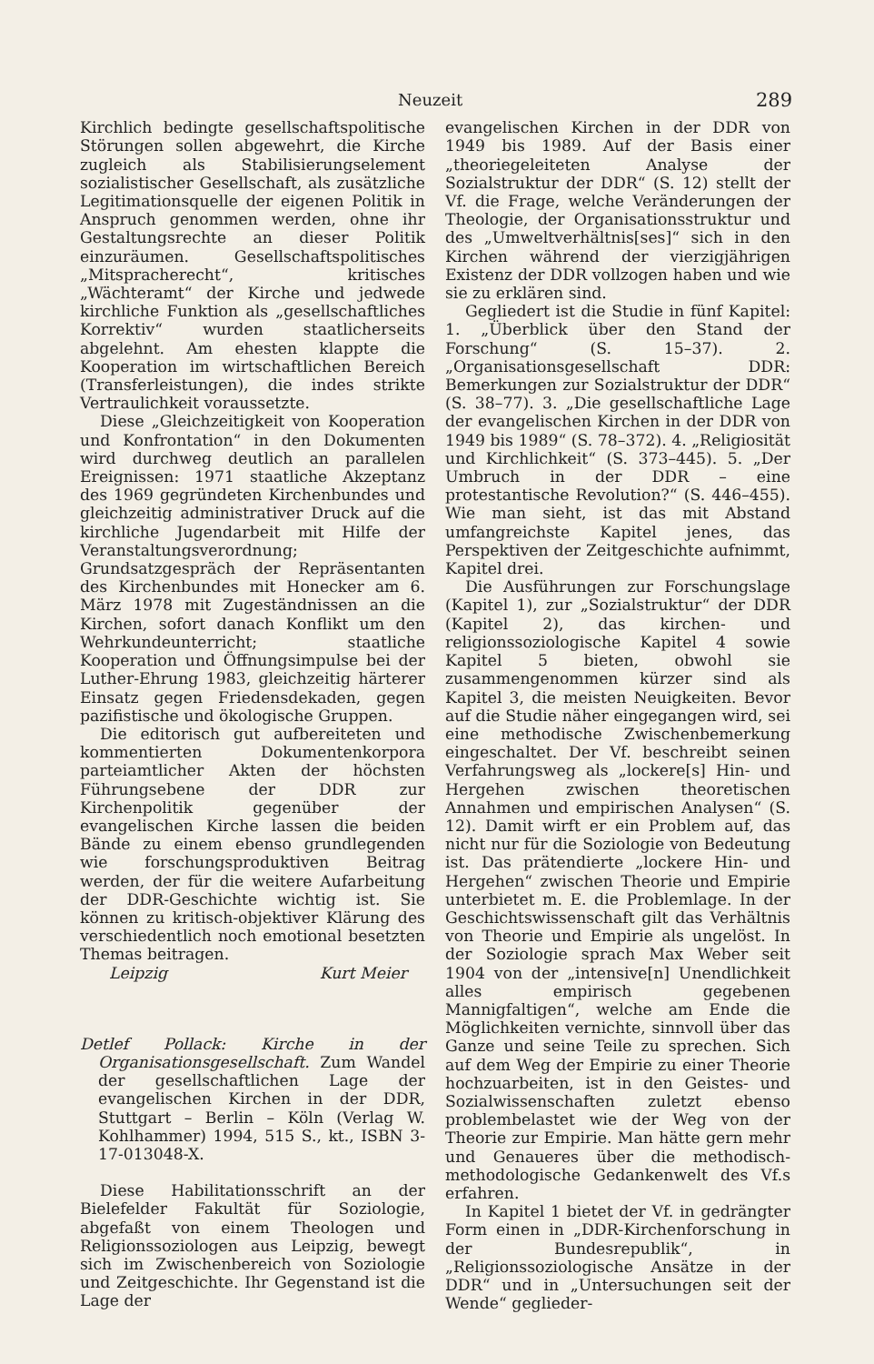Neuzeit 289
Kirchlich bedingte gesellschaftspolitische Störungen sollen abgewehrt, die Kirche zugleich als Stabilisierungselement sozialistischer Gesellschaft, als zusätzliche Legitimationsquelle der eigenen Politik in Anspruch genommen werden, ohne ihr Gestaltungsrechte an dieser Politik einzuräumen. Gesellschaftspolitisches „Mitspracherecht“, kritisches „Wächteramt“ der Kirche und jedwede kirchliche Funktion als „gesellschaftliches Korrektiv“ wurden staatlicherseits abgelehnt. Am ehesten klappte die Kooperation im wirtschaftlichen Bereich (Transferleistungen), die indes strikte Vertraulichkeit voraussetzte.
Diese „Gleichzeitigkeit von Kooperation und Konfrontation“ in den Dokumenten wird durchweg deutlich an parallelen Ereignissen: 1971 staatliche Akzeptanz des 1969 gegründeten Kirchenbundes und gleichzeitig administrativer Druck auf die kirchliche Jugendarbeit mit Hilfe der Veranstaltungsverordnung; Grundsatzgespräch der Repräsentanten des Kirchenbundes mit Honecker am 6. März 1978 mit Zugeständnissen an die Kirchen, sofort danach Konflikt um den Wehrkundeunterricht; staatliche Kooperation und Öffnungsimpulse bei der Luther-Ehrung 1983, gleichzeitig härterer Einsatz gegen Friedensdekaden, gegen pazifistische und ökologische Gruppen.
Die editorisch gut aufbereiteten und kommentierten Dokumentenkorpora parteiamtlicher Akten der höchsten Führungsebene der DDR zur Kirchenpolitik gegenüber der evangelischen Kirche lassen die beiden Bände zu einem ebenso grundlegenden wie forschungsproduktiven Beitrag werden, der für die weitere Aufarbeitung der DDR-Geschichte wichtig ist. Sie können zu kritisch-objektiver Klärung des verschiedentlich noch emotional besetzten Themas beitragen.
Leipzig Kurt Meier
Detlef Pollack: Kirche in der Organisationsgesellschaft. Zum Wandel der gesellschaftlichen Lage der evangelischen Kirchen in der DDR, Stuttgart – Berlin – Köln (Verlag W. Kohlhammer) 1994, 515 S., kt., ISBN 3-17-013048-X.
Diese Habilitationsschrift an der Bielefelder Fakultät für Soziologie, abgefaßt von einem Theologen und Religionssoziologen aus Leipzig, bewegt sich im Zwischenbereich von Soziologie und Zeitgeschichte. Ihr Gegenstand ist die Lage der
evangelischen Kirchen in der DDR von 1949 bis 1989. Auf der Basis einer „theoriegeleiteten Analyse der Sozialstruktur der DDR“ (S. 12) stellt der Vf. die Frage, welche Veränderungen der Theologie, der Organisationsstruktur und des „Umweltverhältnis[ses]“ sich in den Kirchen während der vierzigjährigen Existenz der DDR vollzogen haben und wie sie zu erklären sind.
Gegliedert ist die Studie in fünf Kapitel: 1. „Überblick über den Stand der Forschung“ (S. 15–37). 2. „Organisationsgesellschaft DDR: Bemerkungen zur Sozialstruktur der DDR“ (S. 38–77). 3. „Die gesellschaftliche Lage der evangelischen Kirchen in der DDR von 1949 bis 1989“ (S. 78–372). 4. „Religiosität und Kirchlichkeit“ (S. 373–445). 5. „Der Umbruch in der DDR – eine protestantische Revolution?“ (S. 446–455). Wie man sieht, ist das mit Abstand umfangreichste Kapitel jenes, das Perspektiven der Zeitgeschichte aufnimmt, Kapitel drei.
Die Ausführungen zur Forschungslage (Kapitel 1), zur „Sozialstruktur“ der DDR (Kapitel 2), das kirchen- und religionssoziologische Kapitel 4 sowie Kapitel 5 bieten, obwohl sie zusammengenommen kürzer sind als Kapitel 3, die meisten Neuigkeiten. Bevor auf die Studie näher eingegangen wird, sei eine methodische Zwischenbemerkung eingeschaltet. Der Vf. beschreibt seinen Verfahrungsweg als „lockere[s] Hin- und Hergehen zwischen theoretischen Annahmen und empirischen Analysen“ (S. 12). Damit wirft er ein Problem auf, das nicht nur für die Soziologie von Bedeutung ist. Das prätendierte „lockere Hin- und Hergehen“ zwischen Theorie und Empirie unterbietet m. E. die Problemlage. In der Geschichtswissenschaft gilt das Verhältnis von Theorie und Empirie als ungelöst. In der Soziologie sprach Max Weber seit 1904 von der „intensive[n] Unendlichkeit alles empirisch gegebenen Mannigfaltigen“, welche am Ende die Möglichkeiten vernichte, sinnvoll über das Ganze und seine Teile zu sprechen. Sich auf dem Weg der Empirie zu einer Theorie hochzuarbeiten, ist in den Geistes- und Sozialwissenschaften zuletzt ebenso problembelastet wie der Weg von der Theorie zur Empirie. Man hätte gern mehr und Genaueres über die methodisch-methodologische Gedankenwelt des Vf.s erfahren.
In Kapitel 1 bietet der Vf. in gedrängter Form einen in „DDR-Kirchenforschung in der Bundesrepublik“, in „Religionssoziologische Ansätze in der DDR“ und in „Untersuchungen seit der Wende“ geglieder-